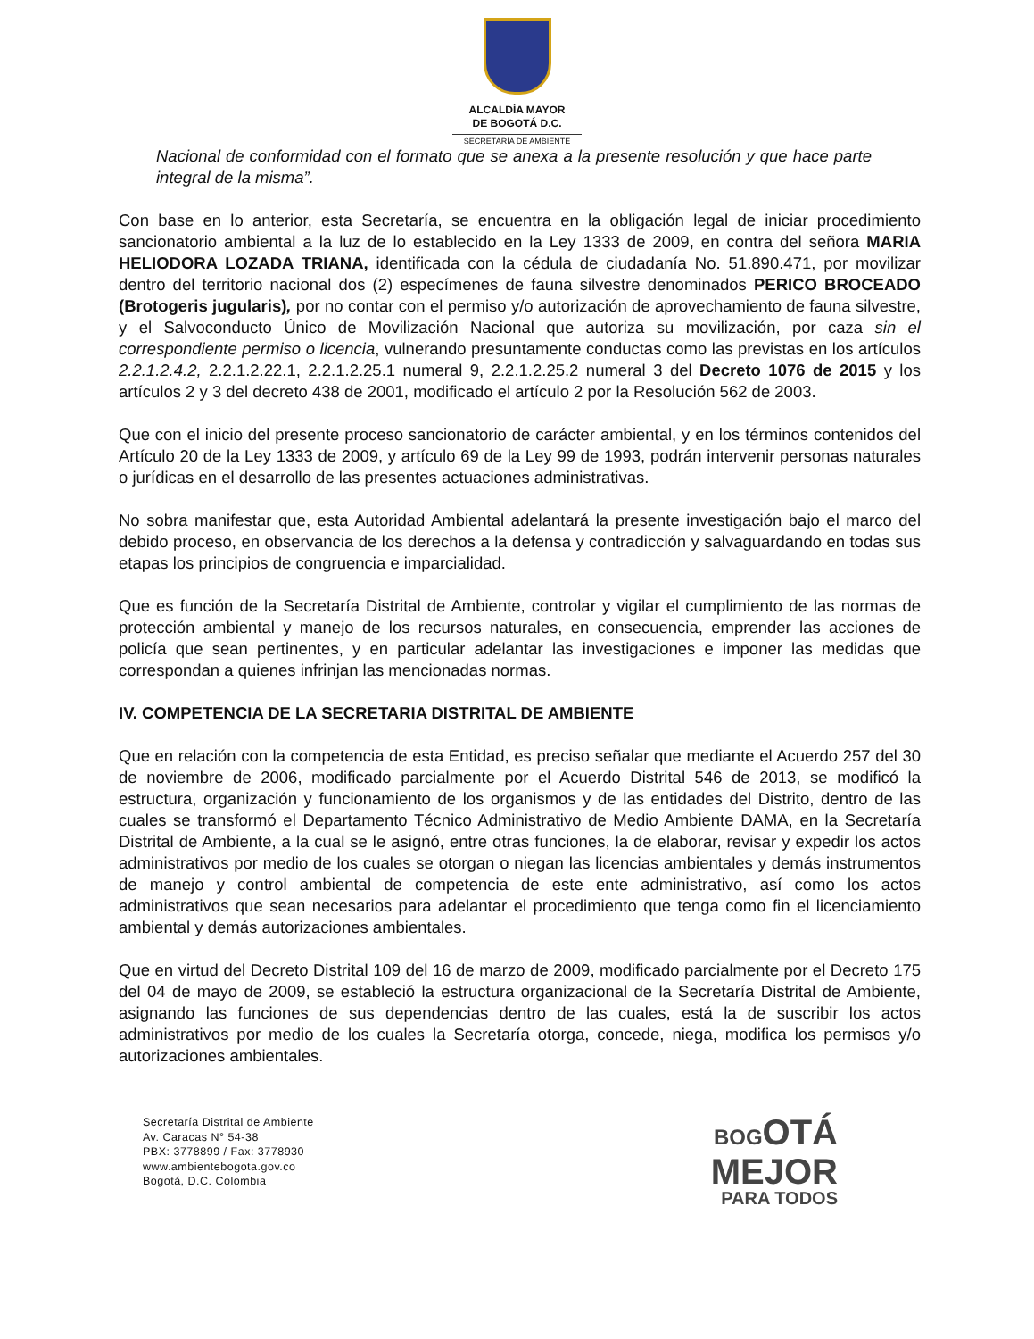ALCALDÍA MAYOR
DE BOGOTÁ D.C.
SECRETARÍA DE AMBIENTE
Nacional de conformidad con el formato que se anexa a la presente resolución y que hace parte integral de la misma”.
Con base en lo anterior, esta Secretaría, se encuentra en la obligación legal de iniciar procedimiento sancionatorio ambiental a la luz de lo establecido en la Ley 1333 de 2009, en contra del señora MARIA HELIODORA LOZADA TRIANA, identificada con la cédula de ciudadanía No. 51.890.471, por movilizar dentro del territorio nacional dos (2) especímenes de fauna silvestre denominados PERICO BROCEADO (Brotogeris jugularis), por no contar con el permiso y/o autorización de aprovechamiento de fauna silvestre, y el Salvoconducto Único de Movilización Nacional que autoriza su movilización, por caza sin el correspondiente permiso o licencia, vulnerando presuntamente conductas como las previstas en los artículos 2.2.1.2.4.2, 2.2.1.2.22.1, 2.2.1.2.25.1 numeral 9, 2.2.1.2.25.2 numeral 3 del Decreto 1076 de 2015 y los artículos 2 y 3 del decreto 438 de 2001, modificado el artículo 2 por la Resolución 562 de 2003.
Que con el inicio del presente proceso sancionatorio de carácter ambiental, y en los términos contenidos del Artículo 20 de la Ley 1333 de 2009, y artículo 69 de la Ley 99 de 1993, podrán intervenir personas naturales o jurídicas en el desarrollo de las presentes actuaciones administrativas.
No sobra manifestar que, esta Autoridad Ambiental adelantará la presente investigación bajo el marco del debido proceso, en observancia de los derechos a la defensa y contradicción y salvaguardando en todas sus etapas los principios de congruencia e imparcialidad.
Que es función de la Secretaría Distrital de Ambiente, controlar y vigilar el cumplimiento de las normas de protección ambiental y manejo de los recursos naturales, en consecuencia, emprender las acciones de policía que sean pertinentes, y en particular adelantar las investigaciones e imponer las medidas que correspondan a quienes infrinjan las mencionadas normas.
IV. COMPETENCIA DE LA SECRETARIA DISTRITAL DE AMBIENTE
Que en relación con la competencia de esta Entidad, es preciso señalar que mediante el Acuerdo 257 del 30 de noviembre de 2006, modificado parcialmente por el Acuerdo Distrital 546 de 2013, se modificó la estructura, organización y funcionamiento de los organismos y de las entidades del Distrito, dentro de las cuales se transformó el Departamento Técnico Administrativo de Medio Ambiente DAMA, en la Secretaría Distrital de Ambiente, a la cual se le asignó, entre otras funciones, la de elaborar, revisar y expedir los actos administrativos por medio de los cuales se otorgan o niegan las licencias ambientales y demás instrumentos de manejo y control ambiental de competencia de este ente administrativo, así como los actos administrativos que sean necesarios para adelantar el procedimiento que tenga como fin el licenciamiento ambiental y demás autorizaciones ambientales.
Que en virtud del Decreto Distrital 109 del 16 de marzo de 2009, modificado parcialmente por el Decreto 175 del 04 de mayo de 2009, se estableció la estructura organizacional de la Secretaría Distrital de Ambiente, asignando las funciones de sus dependencias dentro de las cuales, está la de suscribir los actos administrativos por medio de los cuales la Secretaría otorga, concede, niega, modifica los permisos y/o autorizaciones ambientales.
Secretaría Distrital de Ambiente
Av. Caracas N° 54-38
PBX: 3778899 / Fax: 3778930
www.ambientebogota.gov.co
Bogotá, D.C. Colombia
BOGOTÁ
MEJOR
PARA TODOS